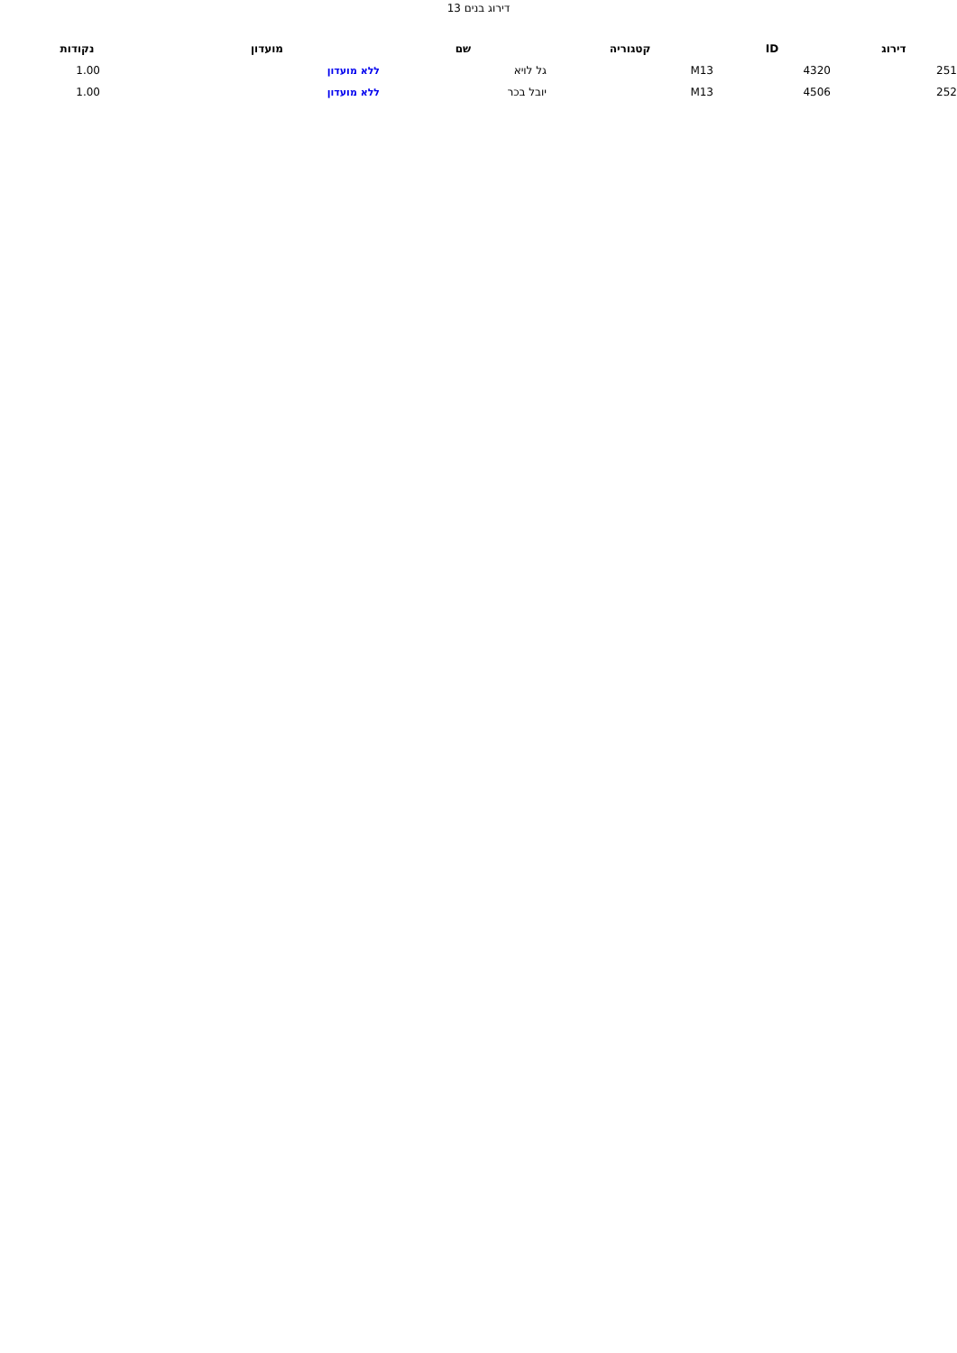דירוג בנים 13
| דירוג | ID | קטגוריה | שם | מועדון | נקודות |
| --- | --- | --- | --- | --- | --- |
| 251 | 4320 | M13 | גל לויא | ללא מועדון | 1.00 |
| 252 | 4506 | M13 | יובל בכר | ללא מועדון | 1.00 |